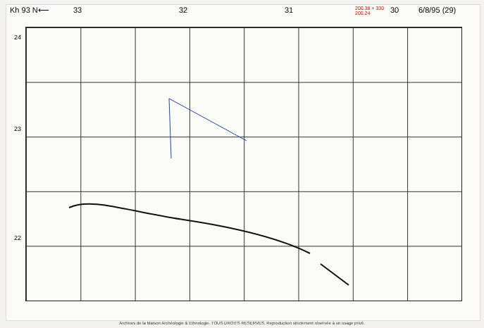Kh 93 N⟵ 33 32 31 200.38 + 330 200.24 30 6/8/95 (29)
24
23
22
Archives de la Maison Archéologie & Ethnologie. TOUS DROITS RESERVES. Reproduction strictement réservée à un usage privé.